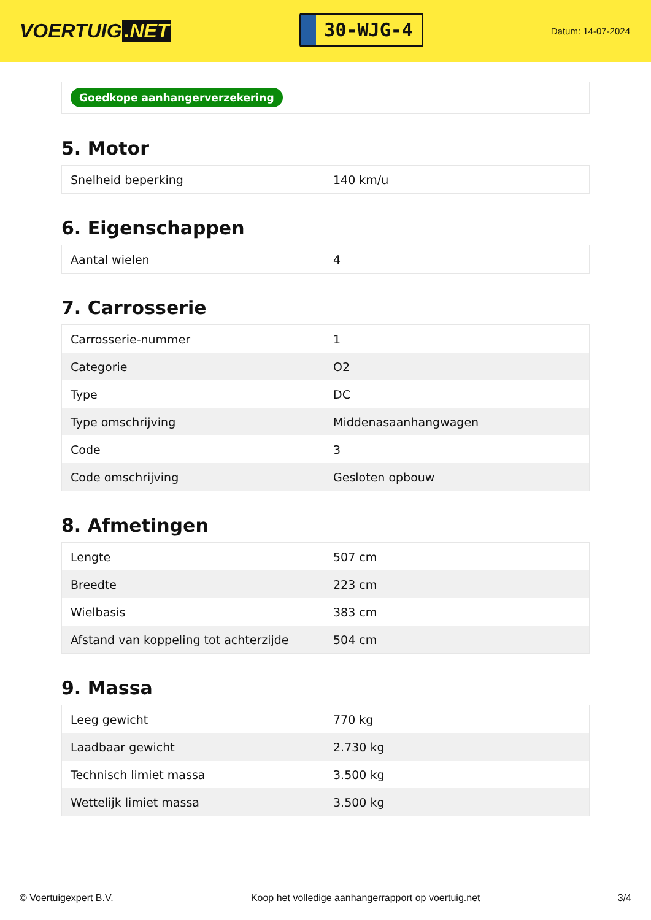VOERTUIG.NET
30-WJG-4
Datum: 14-07-2024
Goedkope aanhangerverzekering
5. Motor
| Snelheid beperking | 140 km/u |
6. Eigenschappen
| Aantal wielen | 4 |
7. Carrosserie
| Carrosserie-nummer | 1 |
| Categorie | O2 |
| Type | DC |
| Type omschrijving | Middenasaanhangwagen |
| Code | 3 |
| Code omschrijving | Gesloten opbouw |
8. Afmetingen
| Lengte | 507 cm |
| Breedte | 223 cm |
| Wielbasis | 383 cm |
| Afstand van koppeling tot achterzijde | 504 cm |
9. Massa
| Leeg gewicht | 770 kg |
| Laadbaar gewicht | 2.730 kg |
| Technisch limiet massa | 3.500 kg |
| Wettelijk limiet massa | 3.500 kg |
© Voertuigexpert B.V. Koop het volledige aanhangerrapport op voertuig.net 3/4